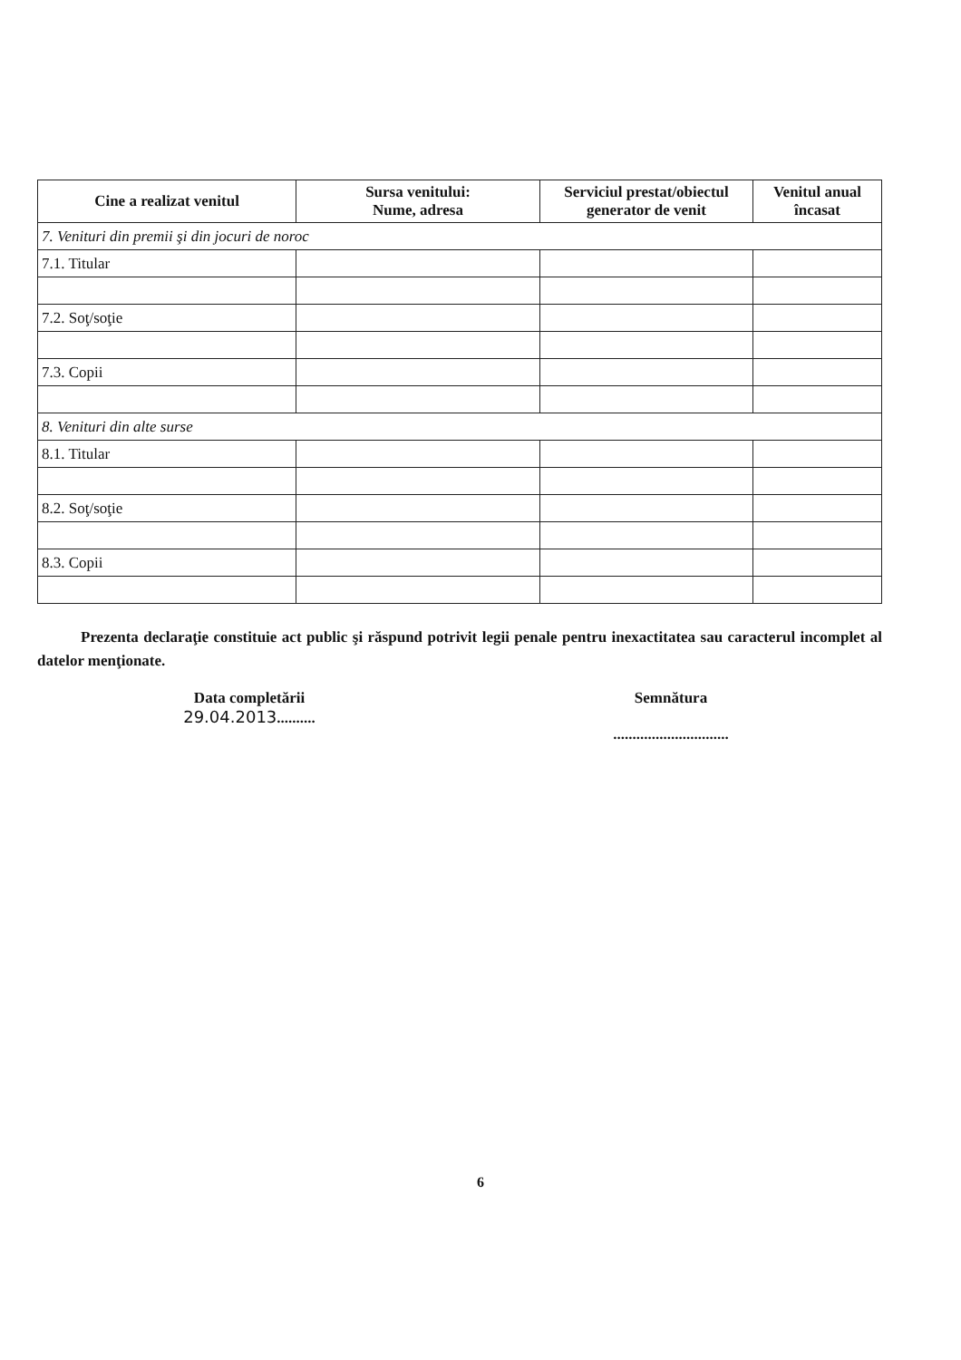| Cine a realizat venitul | Sursa venitului: Nume, adresa | Serviciul prestat/obiectul generator de venit | Venitul anual încasat |
| --- | --- | --- | --- |
| 7. Venituri din premii şi din jocuri de noroc | | | |
| 7.1. Titular | | | |
| 7.2. Soţ/soţie | | | |
| 7.3. Copii | | | |
| 8. Venituri din alte surse | | | |
| 8.1. Titular | | | |
| 8.2. Soţ/soţie | | | |
| 8.3. Copii | | | |
Prezenta declaraţie constituie act public şi răspund potrivit legii penale pentru inexactitatea sau caracterul incomplet al datelor menţionate.
Data completării
29.04.2013..........
Semnătura
..............................
6